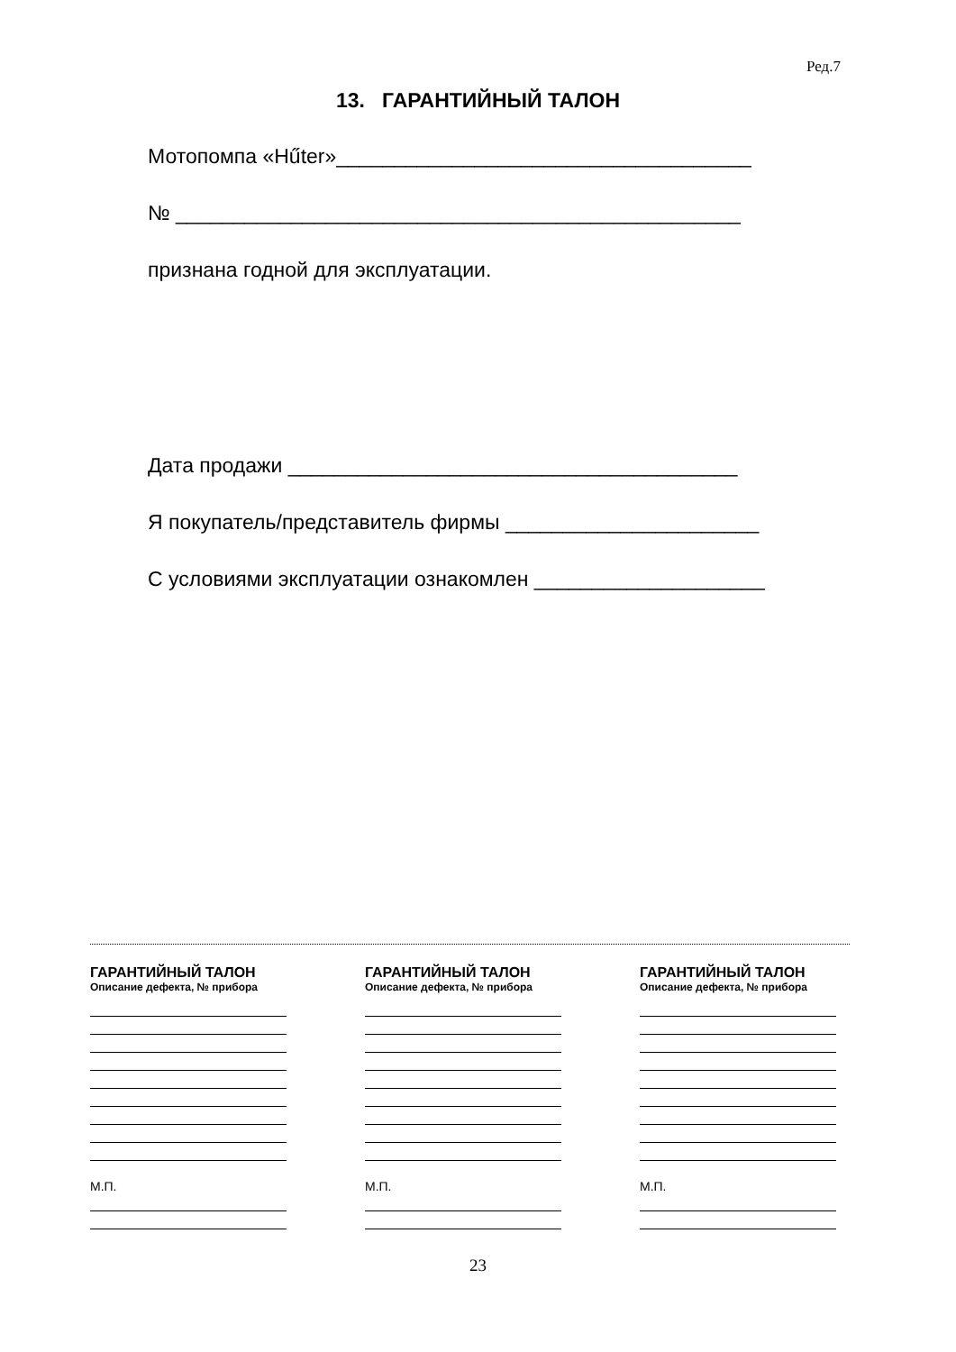Ред.7
13. ГАРАНТИЙНЫЙ ТАЛОН
Мотопомпа «Hűter»____________________________________
№ _________________________________________________
признана годной для эксплуатации.
Дата продажи _______________________________________
Я покупатель/представитель фирмы ______________________
С условиями эксплуатации ознакомлен ____________________
ГАРАНТИЙНЫЙ ТАЛОН
Описание дефекта, № прибора
М.П.
ГАРАНТИЙНЫЙ ТАЛОН
Описание дефекта, № прибора
М.П.
ГАРАНТИЙНЫЙ ТАЛОН
Описание дефекта, № прибора
М.П.
23